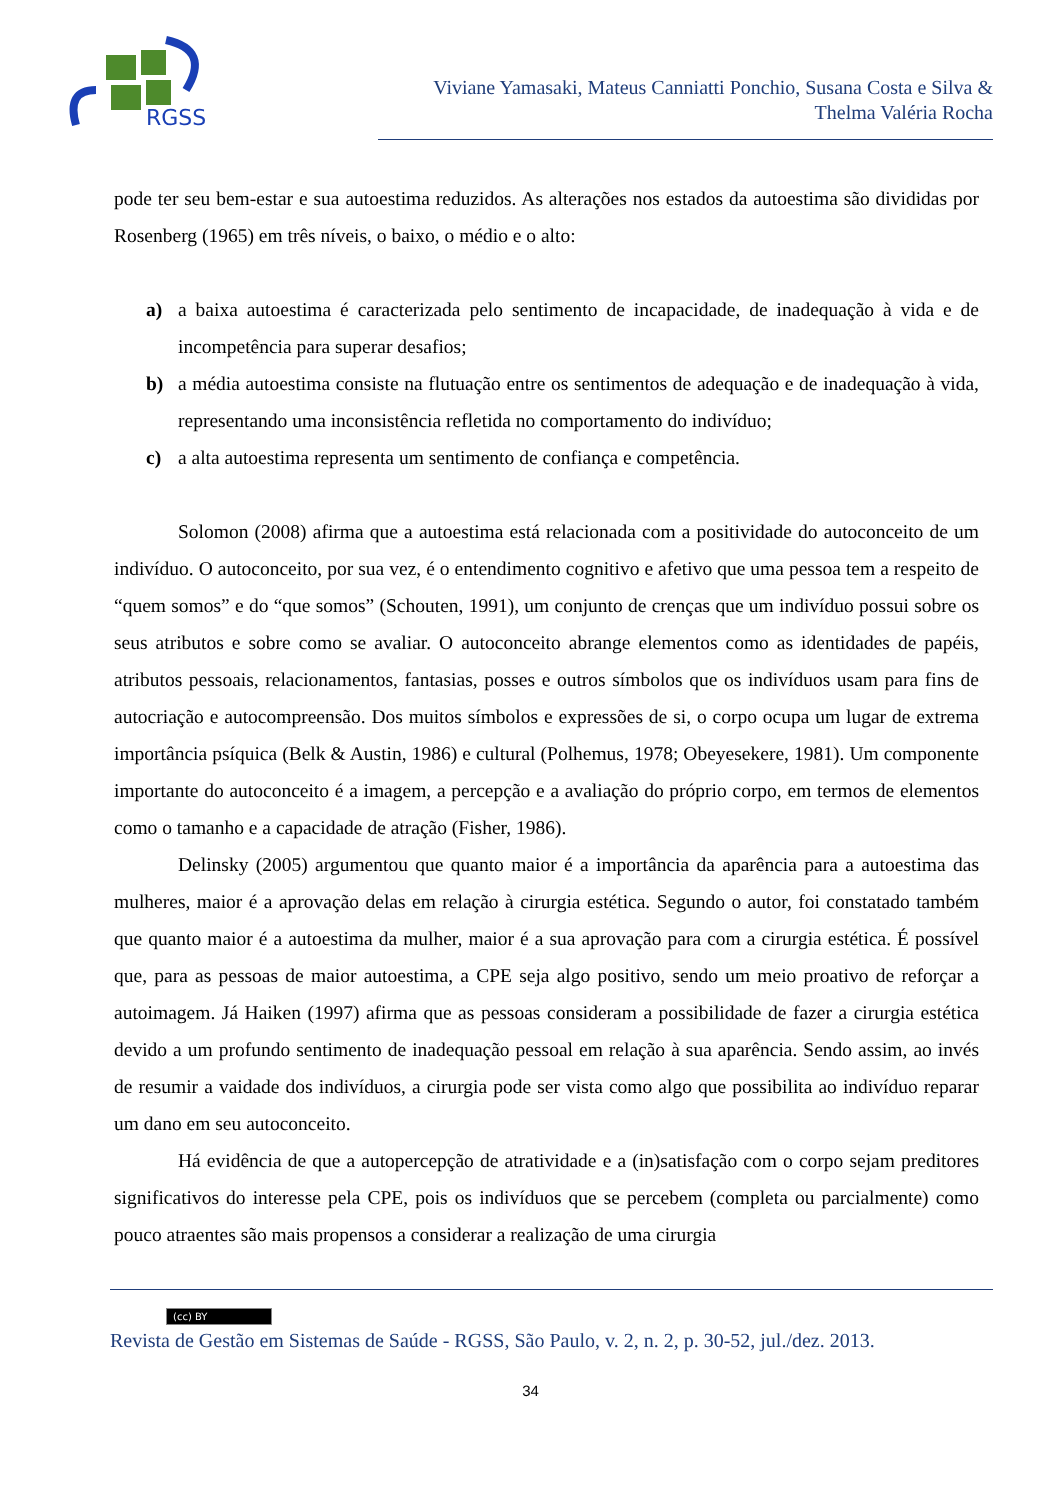RGSS
Viviane Yamasaki, Mateus Canniatti Ponchio, Susana Costa e Silva &
Thelma Valéria Rocha
pode ter seu bem-estar e sua autoestima reduzidos. As alterações nos estados da autoestima são divididas por Rosenberg (1965) em três níveis, o baixo, o médio e o alto:
a) a baixa autoestima é caracterizada pelo sentimento de incapacidade, de inadequação à vida e de incompetência para superar desafios;
b) a média autoestima consiste na flutuação entre os sentimentos de adequação e de inadequação à vida, representando uma inconsistência refletida no comportamento do indivíduo;
c) a alta autoestima representa um sentimento de confiança e competência.
Solomon (2008) afirma que a autoestima está relacionada com a positividade do autoconceito de um indivíduo. O autoconceito, por sua vez, é o entendimento cognitivo e afetivo que uma pessoa tem a respeito de “quem somos” e do “que somos” (Schouten, 1991), um conjunto de crenças que um indivíduo possui sobre os seus atributos e sobre como se avaliar. O autoconceito abrange elementos como as identidades de papéis, atributos pessoais, relacionamentos, fantasias, posses e outros símbolos que os indivíduos usam para fins de autocriação e autocompreensão. Dos muitos símbolos e expressões de si, o corpo ocupa um lugar de extrema importância psíquica (Belk & Austin, 1986) e cultural (Polhemus, 1978; Obeyesekere, 1981). Um componente importante do autoconceito é a imagem, a percepção e a avaliação do próprio corpo, em termos de elementos como o tamanho e a capacidade de atração (Fisher, 1986).
Delinsky (2005) argumentou que quanto maior é a importância da aparência para a autoestima das mulheres, maior é a aprovação delas em relação à cirurgia estética. Segundo o autor, foi constatado também que quanto maior é a autoestima da mulher, maior é a sua aprovação para com a cirurgia estética. É possível que, para as pessoas de maior autoestima, a CPE seja algo positivo, sendo um meio proativo de reforçar a autoimagem. Já Haiken (1997) afirma que as pessoas consideram a possibilidade de fazer a cirurgia estética devido a um profundo sentimento de inadequação pessoal em relação à sua aparência. Sendo assim, ao invés de resumir a vaidade dos indivíduos, a cirurgia pode ser vista como algo que possibilita ao indivíduo reparar um dano em seu autoconceito.
Há evidência de que a autopercepção de atratividade e a (in)satisfação com o corpo sejam preditores significativos do interesse pela CPE, pois os indivíduos que se percebem (completa ou parcialmente) como pouco atraentes são mais propensos a considerar a realização de uma cirurgia
(cc) BY
Revista de Gestão em Sistemas de Saúde - RGSS, São Paulo, v. 2, n. 2, p. 30-52, jul./dez. 2013.
34